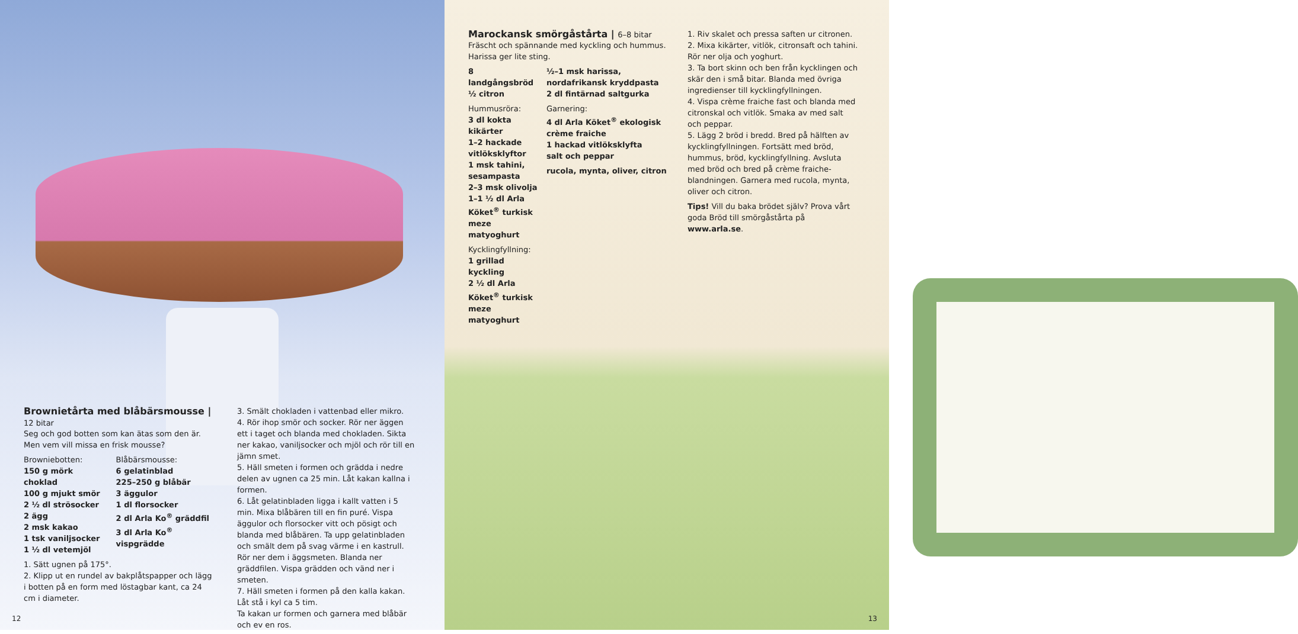Brownietårta med blåbärsmousse | 12 bitar
Seg och god botten som kan ätas som den är. Men vem vill missa en frisk mousse?
Browniebotten:
150 g mörk choklad
100 g mjukt smör
2 ½ dl strösocker
2 ägg
2 msk kakao
1 tsk vaniljsocker
1 ½ dl vetemjöl
Blåbärsmousse:
6 gelatinblad
225–250 g blåbär
3 äggulor
1 dl florsocker
2 dl Arla Ko<sup>®</sup> gräddfil
3 dl Arla Ko<sup>®</sup> vispgrädde
1. Sätt ugnen på 175°.
2. Klipp ut en rundel av bakplåtspapper och lägg i botten på en form med löstagbar kant, ca 24 cm i diameter.
3. Smält chokladen i vattenbad eller mikro.
4. Rör ihop smör och socker. Rör ner äggen ett i taget och blanda med chokladen. Sikta ner kakao, vaniljsocker och mjöl och rör till en jämn smet.
5. Häll smeten i formen och grädda i nedre delen av ugnen ca 25 min. Låt kakan kallna i formen.
6. Låt gelatinbladen ligga i kallt vatten i 5 min. Mixa blåbären till en fin puré. Vispa äggulor och florsocker vitt och pösigt och blanda med blåbären. Ta upp gelatinbladen och smält dem på svag värme i en kastrull. Rör ner dem i äggsmeten. Blanda ner gräddfilen. Vispa grädden och vänd ner i smeten.
7. Häll smeten i formen på den kalla kakan. Låt stå i kyl ca 5 tim.
Ta kakan ur formen och garnera med blåbär och ev en ros.
12
Marockansk smörgåstårta | 6–8 bitar
Fräscht och spännande med kyckling och hummus. Harissa ger lite sting.
8 landgångsbröd
½ citron
Hummusröra:
3 dl kokta kikärter
1–2 hackade vitlöksklyftor
1 msk tahini, sesampasta
2–3 msk olivolja
1–1 ½ dl Arla Köket<sup>®</sup> turkisk meze matyoghurt
Kycklingfyllning:
1 grillad kyckling
2 ½ dl Arla Köket<sup>®</sup> turkisk meze matyoghurt
½–1 msk harissa, nordafrikansk kryddpasta
2 dl fintärnad saltgurka
Garnering:
4 dl Arla Köket<sup>®</sup> ekologisk crème fraiche
1 hackad vitlöksklyfta
salt och peppar
rucola, mynta, oliver, citron
1. Riv skalet och pressa saften ur citronen.
2. Mixa kikärter, vitlök, citronsaft och tahini. Rör ner olja och yoghurt.
3. Ta bort skinn och ben från kycklingen och skär den i små bitar. Blanda med övriga ingredienser till kycklingfyllningen.
4. Vispa crème fraiche fast och blanda med citronskal och vitlök. Smaka av med salt och peppar.
5. Lägg 2 bröd i bredd. Bred på hälften av kycklingfyllningen. Fortsätt med bröd, hummus, bröd, kycklingfyllning. Avsluta med bröd och bred på crème fraiche-blandningen. Garnera med rucola, mynta, oliver och citron.
Tips! Vill du baka brödet själv? Prova vårt goda Bröd till smörgåstårta på www.arla.se.
13